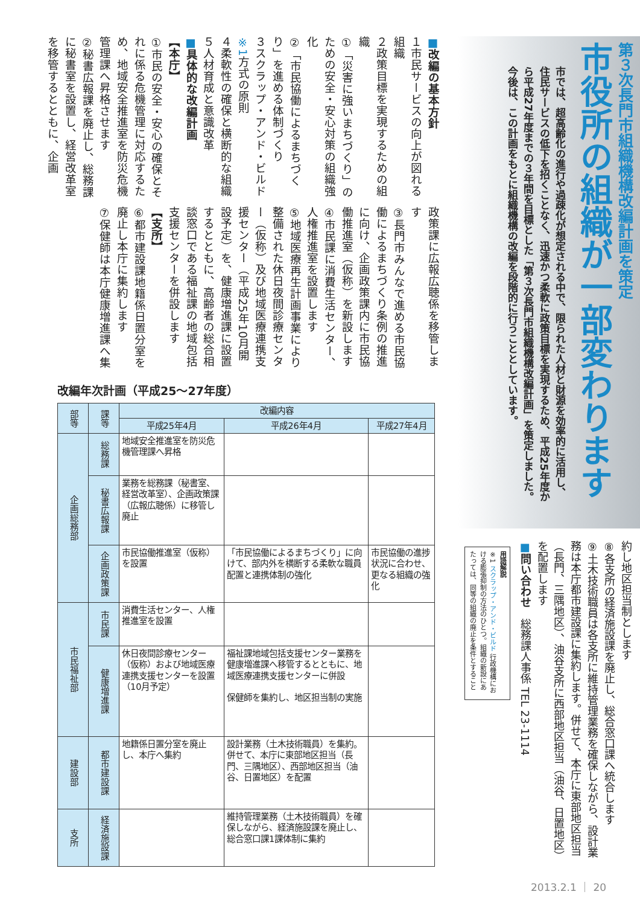第３次長門市組織機構改編計画を策定
市役所の組織が一部変わります
市では、超高齢化の進行や過疎化が想定される中で、限られた人材と財源を効率的に活用し、住民サービスの低下を招くことなく、迅速かつ柔軟に政策目標を実現するため、平成25年度から平成27年度までの３年間を目標とした「第３次長門市組織機構改編計画」を策定しました。今後は、この計画をもとに組織機構の改編を段階的に行うこととしています。
■改編の基本方針
１市民サービスの向上が図れる組織
２政策目標を実現するための組織
①「災害に強いまちづくり」のための安全・安心対策の組織強化
②「市民協働によるまちづくり」を進める体制づくり
３スクラップ・アンド・ビルド※1方式の原則
４柔軟性の確保と横断的な組織
５人材育成と意識改革
■具体的な改編計画
【本庁】
①市民の安全・安心の確保とそれに係る危機管理に対応するため、地域安全推進室を防災危機管理課へ昇格させます
②秘書広報課を廃止し、総務課に秘書室を設置し、経営改革室を移管するとともに、企画
政策課に広報広聴係を移管します
③長門市みんなで進める市民協働によるまちづくり条例の推進に向け、企画政策課内に市民協働推進室（仮称）を新設します
④市民課に消費生活センター、人権推進室を設置します
⑤地域医療再生計画事業により整備された休日夜間診療センター（仮称）及び地域医療連携支援センター（平成25年10月開設予定）を、健康増進課に設置するとともに、高齢者の総合相談窓口である福祉課の地域包括支援センターを併設します
【支所】
⑥都市建設課地籍係日置分室を廃止し本庁に集約します
⑦保健師は本庁健康増進課へ集
改編年次計画（平成25～27年度）
| 部等 | 課等 | 改編内容 | | |
| --- | --- | --- | --- | --- |
| | | 平成25年4月 | 平成26年4月 | 平成27年4月 |
| 企画総務部 | 総務課 | 地域安全推進室を防災危機管理課へ昇格 | | |
| | 秘書広報課 | 業務を総務課（秘書室、経営改革室）、企画政策課（広報広聴係）に移管し廃止 | | |
| | 企画政策課 | 市民協働推進室（仮称）を設置 | 「市民協働によるまちづくり」に向けて、部内外を横断する柔軟な職員配置と連携体制の強化 | 市民協働の進捗状況に合わせ、更なる組織の強化 |
| 市民福祉部 | 市民課 | 消費生活センター、人権推進室を設置 | | |
| | 健康増進課 | 休日夜間診療センター（仮称）および地域医療連携支援センターを設置（10月予定） | 福祉課地域包括支援センター業務を健康増進課へ移管するとともに、地域医療連携支援センターに併設 保健師を集約し、地区担当制の実施 | |
| 建設部 | 都市建設課 | 地籍係日置分室を廃止し、本庁へ集約 | 設計業務（土木技術職員）を集約。併せて、本庁に東部地区担当（長門、三隅地区）、西部地区担当（油谷、日置地区）を配置 | |
| 支所 | 経済施設課 | | 維持管理業務（土木技術職員）を確保しながら、経済施設課を廃止し、総合窓口課1課体制に集約 | |
約し地区担当制とします
⑧各支所の経済施設課を廃止し、総合窓口課へ統合します
⑨土木技術職員は各支所に維持管理業務を確保しながら、設計業務は本庁都市建設課に集約します。併せて、本庁に東部地区担当（長門、三隅地区）、油谷支所に西部地区担当（油谷、日置地区）を配置します
■問い合わせ　総務課人事係 TEL 23-1114
用語解説
※1 スクラップ・アンド・ビルド 行政機構における膨張抑制の方法のひとつ。組織の新設にあたっては、同等の組織の廃止を条件とすること
2013.2.1 ｜ 20